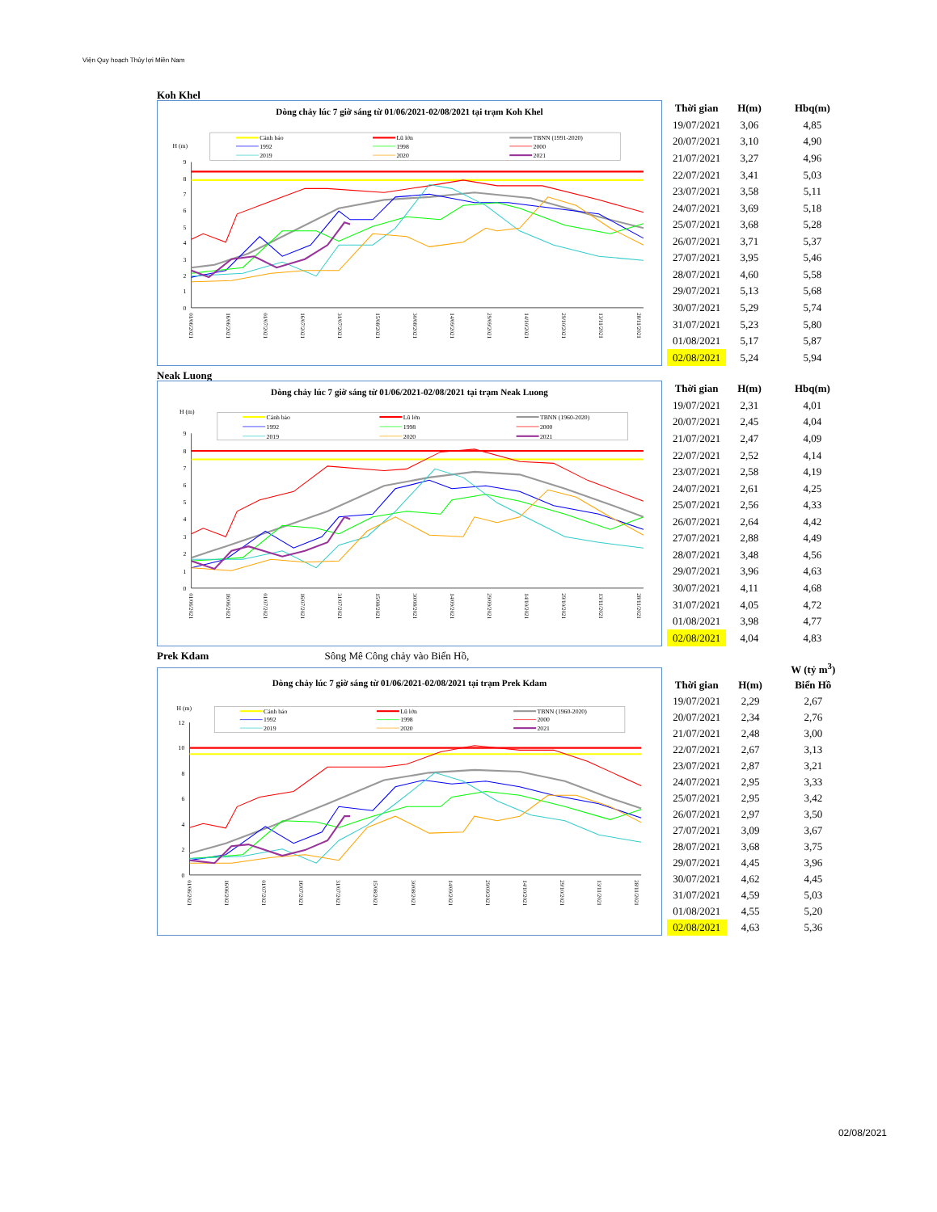Viện Quy hoạch Thủy lợi Miền Nam
Koh Khel
Dòng chảy lúc 7 giờ sáng từ 01/06/2021-02/08/2021 tại trạm Koh Khel
H (m)
Cảnh báo
Lũ lớn
TBNN (1991-2020)
1992
1998
2000
2019
2020
2021
0
1
2
3
4
5
6
7
8
9
01/06/2021
16/06/2021
01/07/2021
16/07/2021
31/07/2021
15/08/2021
30/08/2021
14/09/2021
29/09/2021
14/10/2021
29/10/2021
13/11/2021
28/11/2021
| Thời gian | H(m) | Hbq(m) |
| --- | --- | --- |
| 19/07/2021 | 3,06 | 4,85 |
| 20/07/2021 | 3,10 | 4,90 |
| 21/07/2021 | 3,27 | 4,96 |
| 22/07/2021 | 3,41 | 5,03 |
| 23/07/2021 | 3,58 | 5,11 |
| 24/07/2021 | 3,69 | 5,18 |
| 25/07/2021 | 3,68 | 5,28 |
| 26/07/2021 | 3,71 | 5,37 |
| 27/07/2021 | 3,95 | 5,46 |
| 28/07/2021 | 4,60 | 5,58 |
| 29/07/2021 | 5,13 | 5,68 |
| 30/07/2021 | 5,29 | 5,74 |
| 31/07/2021 | 5,23 | 5,80 |
| 01/08/2021 | 5,17 | 5,87 |
| 02/08/2021 | 5,24 | 5,94 |
Neak Luong
Dòng chảy lúc 7 giờ sáng từ 01/06/2021-02/08/2021 tại trạm Neak Luong
H (m)
Cảnh báo
Lũ lớn
TBNN (1960-2020)
1992
1998
2000
2019
2020
2021
0
1
2
3
4
5
6
7
8
9
01/06/2021
16/06/2021
01/07/2021
16/07/2021
31/07/2021
15/08/2021
30/08/2021
14/09/2021
29/09/2021
14/10/2021
29/10/2021
13/11/2021
28/11/2021
| Thời gian | H(m) | Hbq(m) |
| --- | --- | --- |
| 19/07/2021 | 2,31 | 4,01 |
| 20/07/2021 | 2,45 | 4,04 |
| 21/07/2021 | 2,47 | 4,09 |
| 22/07/2021 | 2,52 | 4,14 |
| 23/07/2021 | 2,58 | 4,19 |
| 24/07/2021 | 2,61 | 4,25 |
| 25/07/2021 | 2,56 | 4,33 |
| 26/07/2021 | 2,64 | 4,42 |
| 27/07/2021 | 2,88 | 4,49 |
| 28/07/2021 | 3,48 | 4,56 |
| 29/07/2021 | 3,96 | 4,63 |
| 30/07/2021 | 4,11 | 4,68 |
| 31/07/2021 | 4,05 | 4,72 |
| 01/08/2021 | 3,98 | 4,77 |
| 02/08/2021 | 4,04 | 4,83 |
Prek Kdam Sông Mê Công chảy vào Biển Hồ,
Dòng chảy lúc 7 giờ sáng từ 01/06/2021-02/08/2021 tại trạm Prek Kdam
H (m)
Cảnh báo
Lũ lớn
TBNN (1960-2020)
1992
1998
2000
2019
2020
2021
0
2
4
6
8
10
12
01/06/2021
16/06/2021
01/07/2021
16/07/2021
31/07/2021
15/08/2021
30/08/2021
14/09/2021
29/09/2021
14/10/2021
29/10/2021
13/11/2021
28/11/2021
| | | W (tỷ m<sup>3</sup>) |
| --- | --- | --- |
| Thời gian | H(m) | Biển Hồ |
| 19/07/2021 | 2,29 | 2,67 |
| 20/07/2021 | 2,34 | 2,76 |
| 21/07/2021 | 2,48 | 3,00 |
| 22/07/2021 | 2,67 | 3,13 |
| 23/07/2021 | 2,87 | 3,21 |
| 24/07/2021 | 2,95 | 3,33 |
| 25/07/2021 | 2,95 | 3,42 |
| 26/07/2021 | 2,97 | 3,50 |
| 27/07/2021 | 3,09 | 3,67 |
| 28/07/2021 | 3,68 | 3,75 |
| 29/07/2021 | 4,45 | 3,96 |
| 30/07/2021 | 4,62 | 4,45 |
| 31/07/2021 | 4,59 | 5,03 |
| 01/08/2021 | 4,55 | 5,20 |
| 02/08/2021 | 4,63 | 5,36 |
02/08/2021